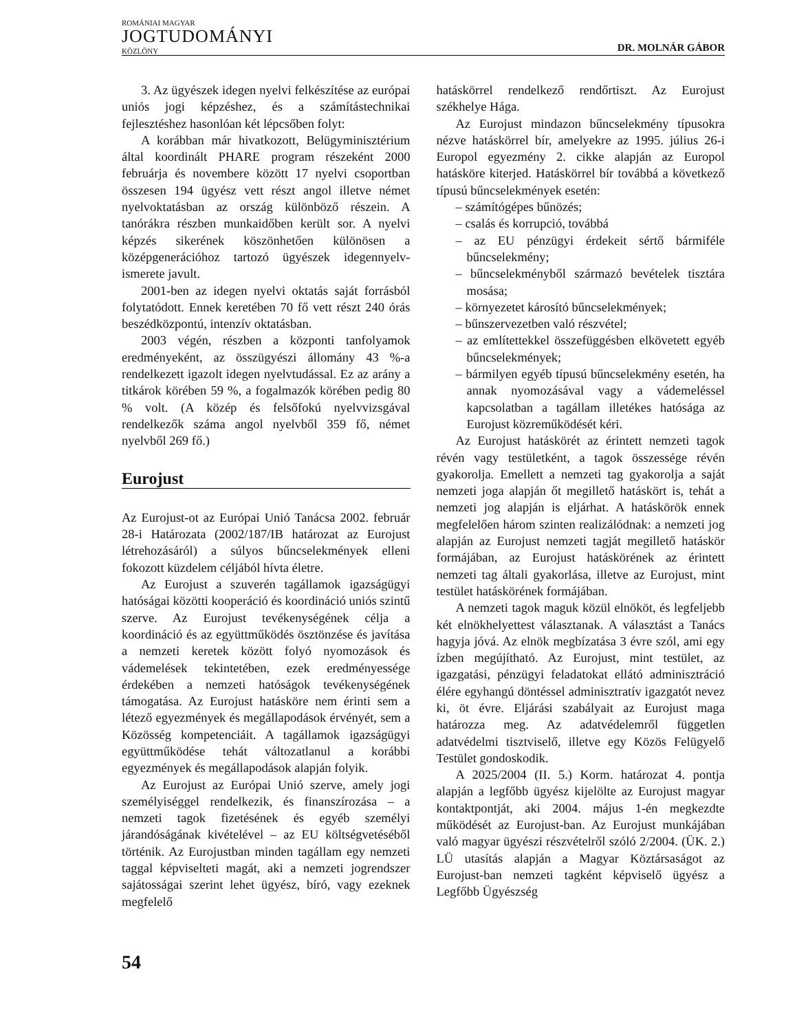ROMÁNIAI MAGYAR
JOGTUDOMÁNYI
KÖZLÖNY
DR. MOLNÁR GÁBOR
3. Az ügyészek idegen nyelvi felkészítése az európai uniós jogi képzéshez, és a számítástechnikai fejlesztéshez hasonlóan két lépcsőben folyt:
A korábban már hivatkozott, Belügyminisztérium által koordinált PHARE program részeként 2000 februárja és novembere között 17 nyelvi csoportban összesen 194 ügyész vett részt angol illetve német nyelvoktatásban az ország különböző részein. A tanórákra részben munkaidőben került sor. A nyelvi képzés sikerének köszönhetően különösen a középgenerációhoz tartozó ügyészek idegennyelv-ismerete javult.
2001-ben az idegen nyelvi oktatás saját forrásból folytatódott. Ennek keretében 70 fő vett részt 240 órás beszédközpontú, intenzív oktatásban.
2003 végén, részben a központi tanfolyamok eredményeként, az összügyészi állomány 43 %-a rendelkezett igazolt idegen nyelvtudással. Ez az arány a titkárok körében 59 %, a fogalmazók körében pedig 80 % volt. (A közép és felsőfokú nyelvvizsgával rendelkezők száma angol nyelvből 359 fő, német nyelvből 269 fő.)
Eurojust
Az Eurojust-ot az Európai Unió Tanácsa 2002. február 28-i Határozata (2002/187/IB határozat az Eurojust létrehozásáról) a súlyos bűncselekmények elleni fokozott küzdelem céljából hívta életre.
Az Eurojust a szuverén tagállamok igazságügyi hatóságai közötti kooperáció és koordináció uniós szintű szerve. Az Eurojust tevékenységének célja a koordináció és az együttműködés ösztönzése és javítása a nemzeti keretek között folyó nyomozások és vádemelések tekintetében, ezek eredményessége érdekében a nemzeti hatóságok tevékenységének támogatása. Az Eurojust hatásköre nem érinti sem a létező egyezmények és megállapodások érvényét, sem a Közösség kompetenciáit. A tagállamok igazságügyi együttműködése tehát változatlanul a korábbi egyezmények és megállapodások alapján folyik.
Az Eurojust az Európai Unió szerve, amely jogi személyiséggel rendelkezik, és finanszírozása – a nemzeti tagok fizetésének és egyéb személyi járandóságának kivételével – az EU költségvetéséből történik. Az Eurojustban minden tagállam egy nemzeti taggal képviselteti magát, aki a nemzeti jogrendszer sajátosságai szerint lehet ügyész, bíró, vagy ezeknek megfelelő
hatáskörrel rendelkező rendőrtiszt. Az Eurojust székhelye Hága.
Az Eurojust mindazon bűncselekmény típusokra nézve hatáskörrel bír, amelyekre az 1995. július 26-i Europol egyezmény 2. cikke alapján az Europol hatásköre kiterjed. Hatáskörrel bír továbbá a következő típusú bűncselekmények esetén:
– számítógépes bűnözés;
– csalás és korrupció, továbbá
– az EU pénzügyi érdekeit sértő bármiféle bűncselekmény;
– bűncselekményből származó bevételek tisztára mosása;
– környezetet károsító bűncselekmények;
– bűnszervezetben való részvétel;
– az említettekkel összefüggésben elkövetett egyéb bűncselekmények;
– bármilyen egyéb típusú bűncselekmény esetén, ha annak nyomozásával vagy a vádemeléssel kapcsolatban a tagállam illetékes hatósága az Eurojust közreműködését kéri.
Az Eurojust hatáskörét az érintett nemzeti tagok révén vagy testületként, a tagok összessége révén gyakorolja. Emellett a nemzeti tag gyakorolja a saját nemzeti joga alapján őt megillető hatáskört is, tehát a nemzeti jog alapján is eljárhat. A hatáskörök ennek megfelelően három szinten realizálódnak: a nemzeti jog alapján az Eurojust nemzeti tagját megillető hatáskör formájában, az Eurojust hatáskörének az érintett nemzeti tag általi gyakorlása, illetve az Eurojust, mint testület hatáskörének formájában.
A nemzeti tagok maguk közül elnököt, és legfeljebb két elnökhelyettest választanak. A választást a Tanács hagyja jóvá. Az elnök megbízatása 3 évre szól, ami egy ízben megújítható. Az Eurojust, mint testület, az igazgatási, pénzügyi feladatokat ellátó adminisztráció élére egyhangú döntéssel adminisztratív igazgatót nevez ki, öt évre. Eljárási szabályait az Eurojust maga határozza meg. Az adatvédelemről független adatvédelmi tisztviselő, illetve egy Közös Felügyelő Testület gondoskodik.
A 2025/2004 (II. 5.) Korm. határozat 4. pontja alapján a legfőbb ügyész kijelölte az Eurojust magyar kontaktpontját, aki 2004. május 1-én megkezdte működését az Eurojust-ban. Az Eurojust munkájában való magyar ügyészi részvételről szóló 2/2004. (ÜK. 2.) LÜ utasítás alapján a Magyar Köztársaságot az Eurojust-ban nemzeti tagként képviselő ügyész a Legfőbb Ügyészség
54